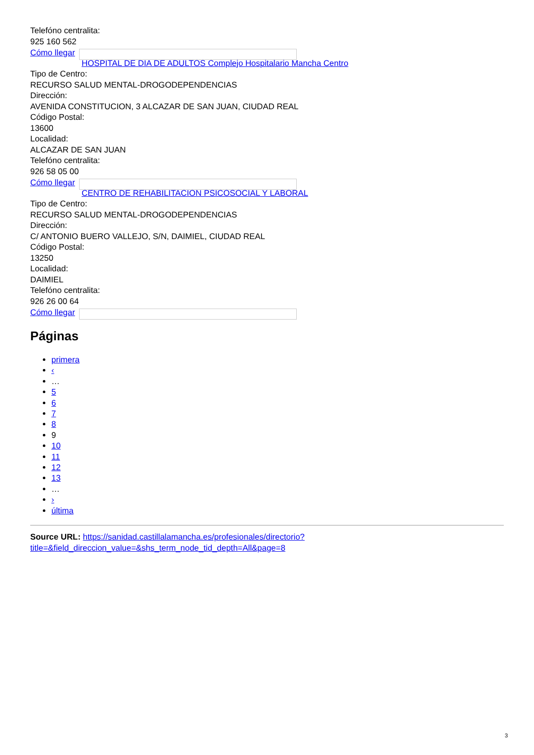Telefóno centralita:
925 160 562
Cómo llegar
HOSPITAL DE DIA DE ADULTOS Complejo Hospitalario Mancha Centro
Tipo de Centro:
RECURSO SALUD MENTAL-DROGODEPENDENCIAS
Dirección:
AVENIDA CONSTITUCION, 3 ALCAZAR DE SAN JUAN, CIUDAD REAL
Código Postal:
13600
Localidad:
ALCAZAR DE SAN JUAN
Telefóno centralita:
926 58 05 00
Cómo llegar
CENTRO DE REHABILITACION PSICOSOCIAL Y LABORAL
Tipo de Centro:
RECURSO SALUD MENTAL-DROGODEPENDENCIAS
Dirección:
C/ ANTONIO BUERO VALLEJO, S/N, DAIMIEL, CIUDAD REAL
Código Postal:
13250
Localidad:
DAIMIEL
Telefóno centralita:
926 26 00 64
Cómo llegar
Páginas
primera
‹
…
5
6
7
8
9
10
11
12
13
…
›
última
Source URL: https://sanidad.castillalamancha.es/profesionales/directorio?
title=&field_direccion_value=&shs_term_node_tid_depth=All&page=8
3